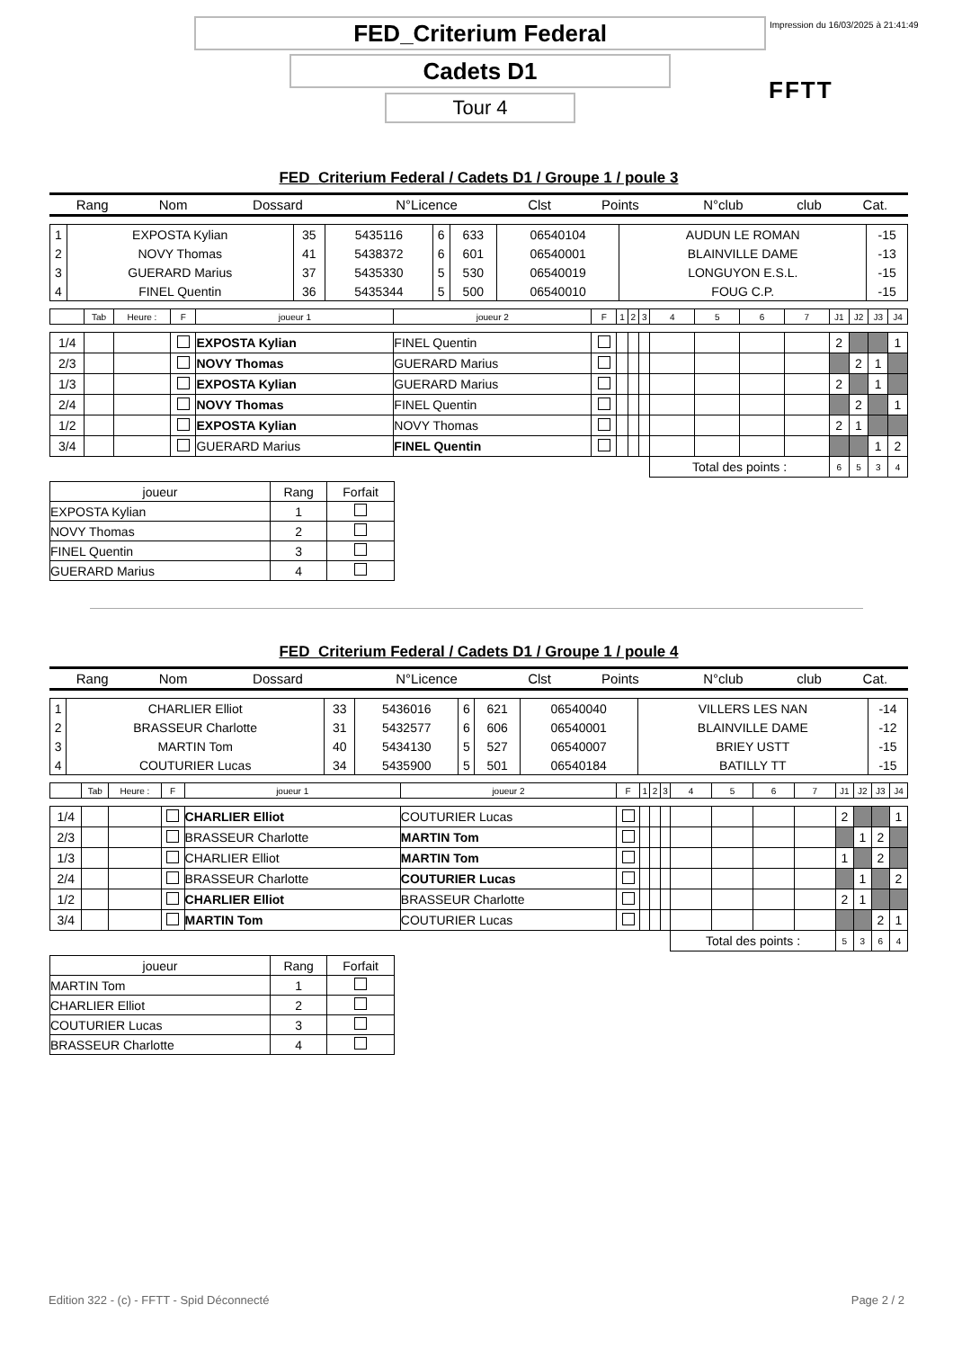FED_Criterium Federal
Cadets D1
Tour 4
Impression du 16/03/2025 à 21:41:49
FFTT
FED_Criterium Federal / Cadets D1 / Groupe 1 / poule 3
| Rang | Nom | Dossard | N°Licence | Clst | Points | N°club | club | Cat. |
| --- | --- | --- | --- | --- | --- | --- | --- | --- |
| 1 | EXPOSTA Kylian | 35 | 5435116 | 6 | 633 | 06540104 | AUDUN LE ROMAN | -15 |
| 2 | NOVY Thomas | 41 | 5438372 | 6 | 601 | 06540001 | BLAINVILLE DAME | -13 |
| 3 | GUERARD Marius | 37 | 5435330 | 5 | 530 | 06540019 | LONGUYON E.S.L. | -15 |
| 4 | FINEL Quentin | 36 | 5435344 | 5 | 500 | 06540010 | FOUG C.P. | -15 |
| | Tab | Heure : | F | joueur 1 | joueur 2 | F | 1 | 2 | 3 | 4 | 5 | 6 | 7 | J1 | J2 | J3 | J4 |
| 1/4 | | | | EXPOSTA Kylian | FINEL Quentin | | | | | | | | | 2 | | | 1 |
| 2/3 | | | | NOVY Thomas | GUERARD Marius | | | | | | | | | | 2 | 1 | |
| 1/3 | | | | EXPOSTA Kylian | GUERARD Marius | | | | | | | | | 2 | | 1 | |
| 2/4 | | | | NOVY Thomas | FINEL Quentin | | | | | | | | | | 2 | | 1 |
| 1/2 | | | | EXPOSTA Kylian | NOVY Thomas | | | | | | | | | 2 | 1 | | |
| 3/4 | | | | GUERARD Marius | FINEL Quentin | | | | | | | | | | | 1 | 2 |
| | | | | | | | | | | Total des points : | | | | 6 | 5 | 3 | 4 |
| joueur | Rang | Forfait |
| EXPOSTA Kylian | 1 | |
| NOVY Thomas | 2 | |
| FINEL Quentin | 3 | |
| GUERARD Marius | 4 | |
FED_Criterium Federal / Cadets D1 / Groupe 1 / poule 4
| Rang | Nom | Dossard | N°Licence | Clst | Points | N°club | club | Cat. |
| --- | --- | --- | --- | --- | --- | --- | --- | --- |
| 1 | CHARLIER Elliot | 33 | 5436016 | 6 | 621 | 06540040 | VILLERS LES NAN | -14 |
| 2 | BRASSEUR Charlotte | 31 | 5432577 | 6 | 606 | 06540001 | BLAINVILLE DAME | -12 |
| 3 | MARTIN Tom | 40 | 5434130 | 5 | 527 | 06540007 | BRIEY USTT | -15 |
| 4 | COUTURIER Lucas | 34 | 5435900 | 5 | 501 | 06540184 | BATILLY TT | -15 |
| | Tab | Heure : | F | joueur 1 | joueur 2 | F | 1 | 2 | 3 | 4 | 5 | 6 | 7 | J1 | J2 | J3 | J4 |
| 1/4 | | | | CHARLIER Elliot | COUTURIER Lucas | | | | | | | | | 2 | | | 1 |
| 2/3 | | | | BRASSEUR Charlotte | MARTIN Tom | | | | | | | | | | 1 | 2 | |
| 1/3 | | | | CHARLIER Elliot | MARTIN Tom | | | | | | | | | 1 | | 2 | |
| 2/4 | | | | BRASSEUR Charlotte | COUTURIER Lucas | | | | | | | | | | 1 | | 2 |
| 1/2 | | | | CHARLIER Elliot | BRASSEUR Charlotte | | | | | | | | | 2 | 1 | | |
| 3/4 | | | | MARTIN Tom | COUTURIER Lucas | | | | | | | | | | | 2 | 1 |
| | | | | | | | | | | Total des points : | | | | 5 | 3 | 6 | 4 |
| joueur | Rang | Forfait |
| MARTIN Tom | 1 | |
| CHARLIER Elliot | 2 | |
| COUTURIER Lucas | 3 | |
| BRASSEUR Charlotte | 4 | |
Edition 322 - (c) - FFTT - Spid Déconnecté Page 2 / 2